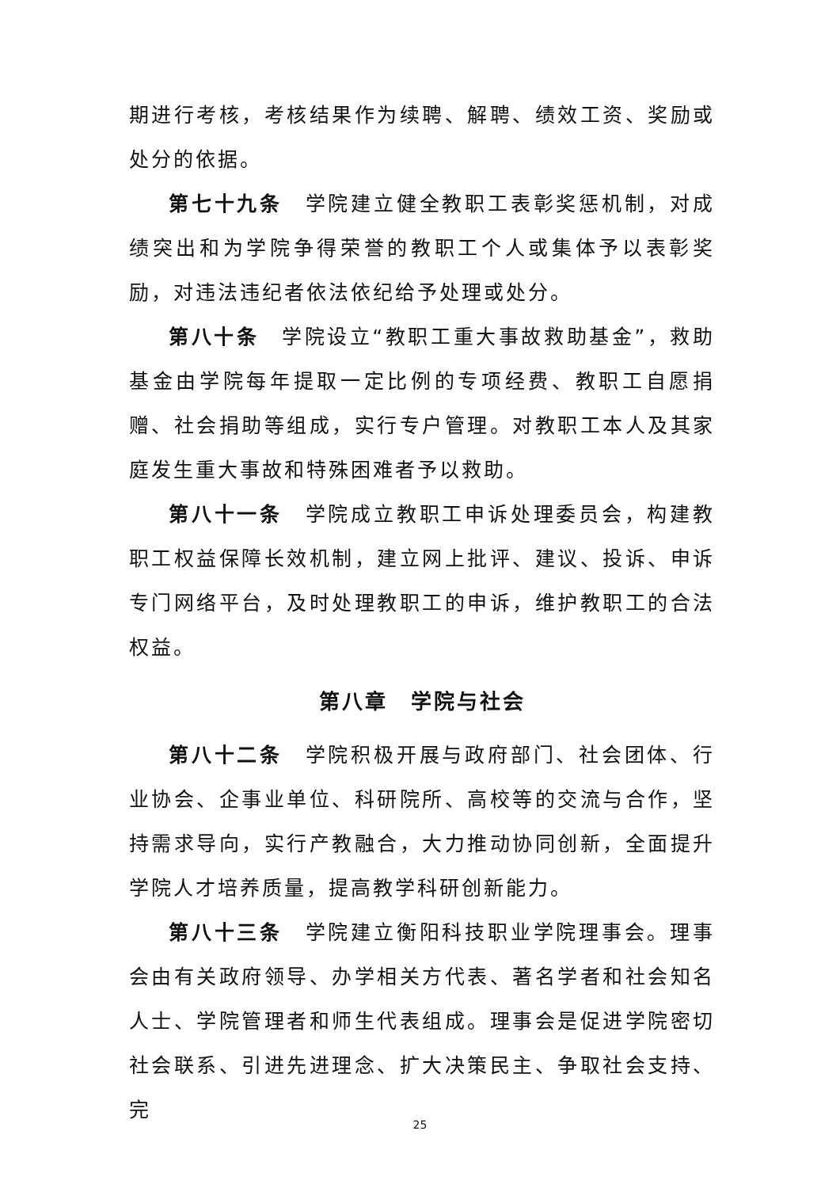期进行考核，考核结果作为续聘、解聘、绩效工资、奖励或处分的依据。
第七十九条　学院建立健全教职工表彰奖惩机制，对成绩突出和为学院争得荣誉的教职工个人或集体予以表彰奖励，对违法违纪者依法依纪给予处理或处分。
第八十条　学院设立“教职工重大事故救助基金”，救助基金由学院每年提取一定比例的专项经费、教职工自愿捐赠、社会捐助等组成，实行专户管理。对教职工本人及其家庭发生重大事故和特殊困难者予以救助。
第八十一条　学院成立教职工申诉处理委员会，构建教职工权益保障长效机制，建立网上批评、建议、投诉、申诉专门网络平台，及时处理教职工的申诉，维护教职工的合法权益。
第八章　学院与社会
第八十二条　学院积极开展与政府部门、社会团体、行业协会、企事业单位、科研院所、高校等的交流与合作，坚持需求导向，实行产教融合，大力推动协同创新，全面提升学院人才培养质量，提高教学科研创新能力。
第八十三条　学院建立衡阳科技职业学院理事会。理事会由有关政府领导、办学相关方代表、著名学者和社会知名人士、学院管理者和师生代表组成。理事会是促进学院密切社会联系、引进先进理念、扩大决策民主、争取社会支持、完
25